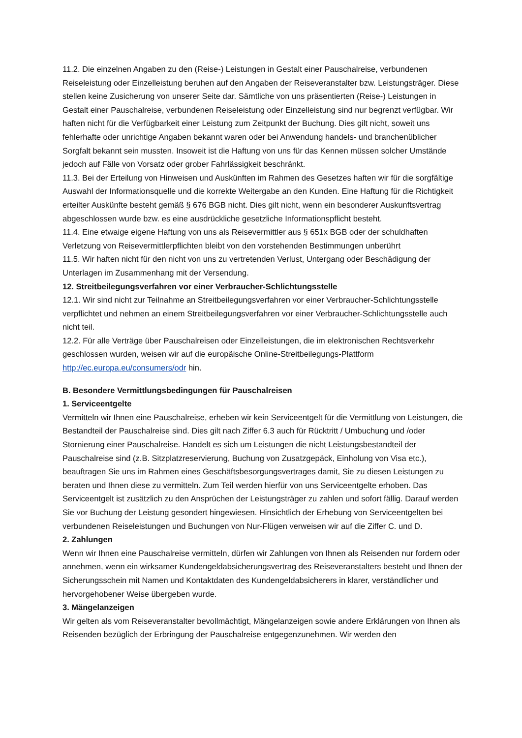11.2. Die einzelnen Angaben zu den (Reise-) Leistungen in Gestalt einer Pauschalreise, verbundenen Reiseleistung oder Einzelleistung beruhen auf den Angaben der Reiseveranstalter bzw. Leistungsträger. Diese stellen keine Zusicherung von unserer Seite dar. Sämtliche von uns präsentierten (Reise-) Leistungen in Gestalt einer Pauschalreise, verbundenen Reiseleistung oder Einzelleistung sind nur begrenzt verfügbar. Wir haften nicht für die Verfügbarkeit einer Leistung zum Zeitpunkt der Buchung. Dies gilt nicht, soweit uns fehlerhafte oder unrichtige Angaben bekannt waren oder bei Anwendung handels- und branchenüblicher Sorgfalt bekannt sein mussten. Insoweit ist die Haftung von uns für das Kennen müssen solcher Umstände jedoch auf Fälle von Vorsatz oder grober Fahrlässigkeit beschränkt.
11.3. Bei der Erteilung von Hinweisen und Auskünften im Rahmen des Gesetzes haften wir für die sorgfältige Auswahl der Informationsquelle und die korrekte Weitergabe an den Kunden. Eine Haftung für die Richtigkeit erteilter Auskünfte besteht gemäß § 676 BGB nicht. Dies gilt nicht, wenn ein besonderer Auskunftsvertrag abgeschlossen wurde bzw. es eine ausdrückliche gesetzliche Informationspflicht besteht.
11.4. Eine etwaige eigene Haftung von uns als Reisevermittler aus § 651x BGB oder der schuldhaften Verletzung von Reisevermittlerpflichten bleibt von den vorstehenden Bestimmungen unberührt
11.5. Wir haften nicht für den nicht von uns zu vertretenden Verlust, Untergang oder Beschädigung der Unterlagen im Zusammenhang mit der Versendung.
12. Streitbeilegungsverfahren vor einer Verbraucher-Schlichtungsstelle
12.1. Wir sind nicht zur Teilnahme an Streitbeilegungsverfahren vor einer Verbraucher-Schlichtungsstelle verpflichtet und nehmen an einem Streitbeilegungsverfahren vor einer Verbraucher-Schlichtungsstelle auch nicht teil.
12.2. Für alle Verträge über Pauschalreisen oder Einzelleistungen, die im elektronischen Rechtsverkehr geschlossen wurden, weisen wir auf die europäische Online-Streitbeilegungs-Plattform http://ec.europa.eu/consumers/odr hin.
B. Besondere Vermittlungsbedingungen für Pauschalreisen
1. Serviceentgelte
Vermitteln wir Ihnen eine Pauschalreise, erheben wir kein Serviceentgelt für die Vermittlung von Leistungen, die Bestandteil der Pauschalreise sind. Dies gilt nach Ziffer 6.3 auch für Rücktritt / Umbuchung und /oder Stornierung einer Pauschalreise. Handelt es sich um Leistungen die nicht Leistungsbestandteil der Pauschalreise sind (z.B. Sitzplatzreservierung, Buchung von Zusatzgepäck, Einholung von Visa etc.), beauftragen Sie uns im Rahmen eines Geschäftsbesorgungsvertrages damit, Sie zu diesen Leistungen zu beraten und Ihnen diese zu vermitteln. Zum Teil werden hierfür von uns Serviceentgelte erhoben. Das Serviceentgelt ist zusätzlich zu den Ansprüchen der Leistungsträger zu zahlen und sofort fällig. Darauf werden Sie vor Buchung der Leistung gesondert hingewiesen. Hinsichtlich der Erhebung von Serviceentgelten bei verbundenen Reiseleistungen und Buchungen von Nur-Flügen verweisen wir auf die Ziffer C. und D.
2. Zahlungen
Wenn wir Ihnen eine Pauschalreise vermitteln, dürfen wir Zahlungen von Ihnen als Reisenden nur fordern oder annehmen, wenn ein wirksamer Kundengeldabsicherungsvertrag des Reiseveranstalters besteht und Ihnen der Sicherungsschein mit Namen und Kontaktdaten des Kundengeldabsicherers in klarer, verständlicher und hervorgehobener Weise übergeben wurde.
3. Mängelanzeigen
Wir gelten als vom Reiseveranstalter bevollmächtigt, Mängelanzeigen sowie andere Erklärungen von Ihnen als Reisenden bezüglich der Erbringung der Pauschalreise entgegenzunehmen. Wir werden den